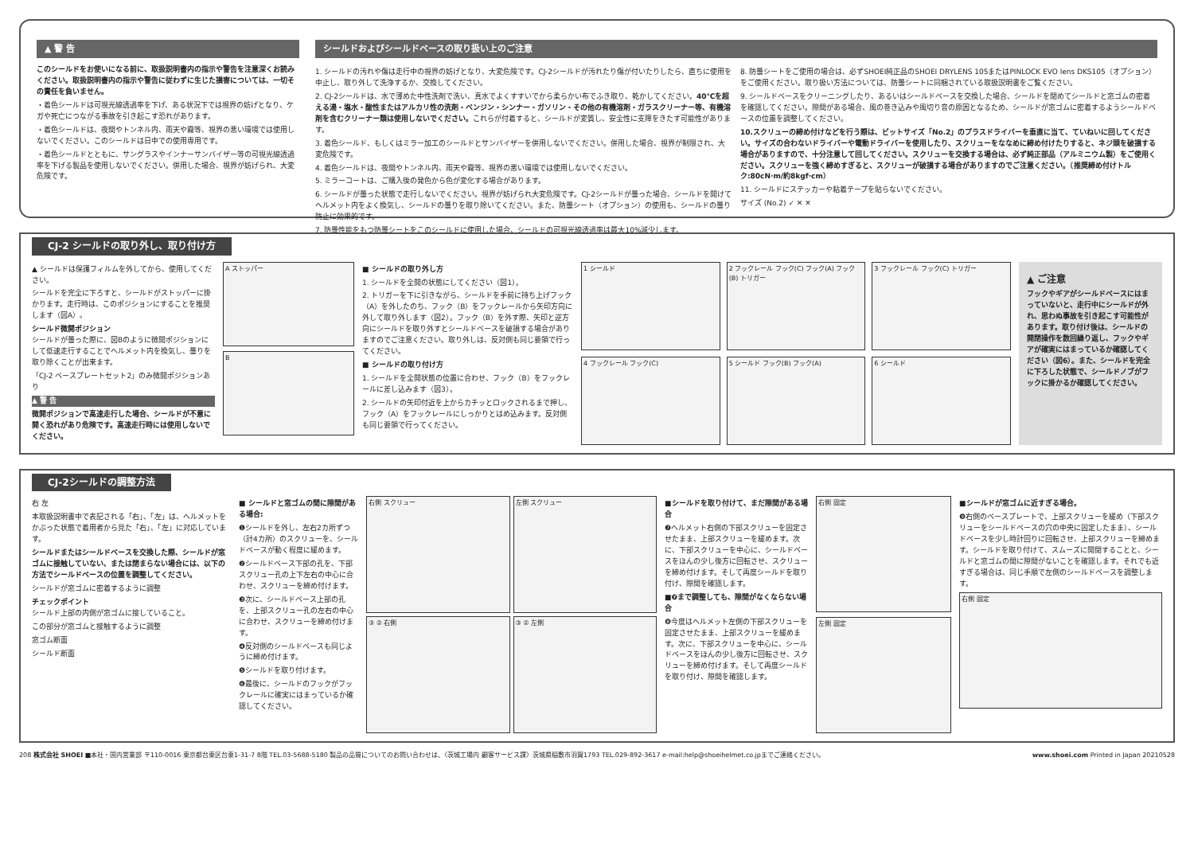▲ 警 告
このシールドをお使いになる前に、取扱説明書内の指示や警告を注意深くお読みください。取扱説明書内の指示や警告に従わずに生じた損害については、一切その責任を負いません。
・着色シールドは可視光線透過率を下げ、ある状況下では視界の妨げとなり、ケガや死亡につながる事故を引き起こす恐れがあります。
・着色シールドは、夜間やトンネル内、雨天や霧等、視界の悪い環境では使用しないでください。このシールドは日中での使用専用です。
・着色シールドとともに、サングラスやインナーサンバイザー等の可視光線透過率を下げる製品を使用しないでください。併用した場合、視界が妨げられ、大変危険です。
シールドおよびシールドベースの取り扱い上のご注意
1. シールドの汚れや傷は走行中の視界の妨げとなり、大変危険です。CJ-2シールドが汚れたり傷が付いたりしたら、直ちに使用を中止し、取り外して洗浄するか、交換してください。
2. CJ-2シールドは、水で薄めた中性洗剤で洗い、真水でよくすすいでから柔らかい布でふき取り、乾かしてください。40℃を超える湯・塩水・酸性またはアルカリ性の洗剤・ベンジン・シンナー・ガソリン・その他の有機溶剤・ガラスクリーナー等、有機溶剤を含むクリーナー類は使用しないでください。これらが付着すると、シールドが変質し、安全性に支障をきたす可能性があります。
3. 着色シールド、もしくはミラー加工のシールドとサンバイザーを併用しないでください。併用した場合、視界が制限され、大変危険です。
4. 着色シールドは、夜間やトンネル内、雨天や霧等、視界の悪い環境では使用しないでください。
5. ミラーコートは、ご購入後の発色から色が変化する場合があります。
6. シールドが曇った状態で走行しないでください。視界が妨げられ大変危険です。CJ-2シールドが曇った場合、シールドを開けてヘルメット内をよく換気し、シールドの曇りを取り除いてください。また、防曇シート（オプション）の使用も、シールドの曇り防止に効果的です。
7. 防曇性能をもつ防曇シートをこのシールドに使用した場合、シールドの可視光線透過率は最大10%減少します。
8. 防曇シートをご使用の場合は、必ずSHOEI純正品のSHOEI DRYLENS 105またはPINLOCK EVO lens DKS105（オプション）をご使用ください。取り扱い方法については、防曇シートに同梱されている取扱説明書をご覧ください。
9. シールドベースをクリーニングしたり、あるいはシールドベースを交換した場合、シールドを閉めてシールドと窓ゴムの密着を確認してください。隙間がある場合、風の巻き込みや風切り音の原因となるため、シールドが窓ゴムに密着するようシールドベースの位置を調整してください。
10.スクリューの締め付けなどを行う際は、ビットサイズ「No.2」のプラスドライバーを垂直に当て、ていねいに回してください。サイズの合わないドライバーや電動ドライバーを使用したり、スクリューをななめに締め付けたりすると、ネジ頭を破損する場合がありますので、十分注意して回してください。スクリューを交換する場合は、必ず純正部品（アルミニウム製）をご使用ください。スクリューを強く締めすぎると、スクリューが破損する場合がありますのでご注意ください。（推奨締め付けトルク:80cN·m/約8kgf·cm）
11. シールドにステッカーや粘着テープを貼らないでください。
サイズ (No.2) ✓ ✕ ✕
CJ-2 シールドの取り外し、取り付け方
▲ シールドは保護フィルムを外してから、使用してください。
シールドを完全に下ろすと、シールドがストッパーに掛かります。走行時は、このポジションにすることを推奨します（図A）。
シールド微開ポジション
シールドが曇った際に、図Bのように微開ポジションにして低速走行することでヘルメット内を換気し、曇りを取り除くことが出来ます。
「CJ-2 ベースプレートセット2」のみ微開ポジションあり
▲ 警 告
微開ポジションで高速走行した場合、シールドが不意に開く恐れがあり危険です。高速走行時には使用しないでください。
A ストッパー
B
■ シールドの取り外し方
1. シールドを全開の状態にしてください（図1）。
2. トリガーを下に引きながら、シールドを手前に持ち上げフック（A）を外したのち、フック（B）をフックレールから矢印方向に外して取り外します（図2）。フック（B）を外す際、矢印と逆方向にシールドを取り外すとシールドベースを破損する場合がありますのでご注意ください。取り外しは、反対側も同じ要領で行ってください。
■ シールドの取り付け方
1. シールドを全開状態の位置に合わせ、フック（B）をフックレールに差し込みます（図3）。
2. シールドの矢印付近を上からカチッとロックされるまで押し、フック（A）をフックレールにしっかりとはめ込みます。反対側も同じ要領で行ってください。
1 シールド
2 フックレール フック(C) フック(A) フック(B) トリガー
3 フックレール フック(C) トリガー
4 フックレール フック(C)
5 シールド フック(B) フック(A)
6 シールド
▲ ご注意
フックやギアがシールドベースにはまっていないと、走行中にシールドが外れ、思わぬ事故を引き起こす可能性があります。取り付け後は、シールドの開閉操作を数回繰り返し、フックやギアが確実にはまっているか確認してください（図6）。また、シールドを完全に下ろした状態で、シールドノブがフックに掛かるか確認してください。
CJ-2シールドの調整方法
右 左
本取扱説明書中で表記される「右」、「左」は、ヘルメットをかぶった状態で着用者から見た「右」、「左」に対応しています。
シールドまたはシールドベースを交換した際、シールドが窓ゴムに接触していない、または閉まらない場合には、以下の方法でシールドベースの位置を調整してください。
シールドが窓ゴムに密着するように調整
チェックポイント
シールド上部の内側が窓ゴムに接していること。
この部分が窓ゴムと接触するように調整
窓ゴム断面
シールド断面
■ シールドと窓ゴムの間に隙間がある場合:
❶シールドを外し、左右2カ所ずつ（計4カ所）のスクリューを、シールドベースが動く程度に緩めます。
❷シールドベース下部の孔を、下部スクリュー孔の上下左右の中心に合わせ、スクリューを締め付けます。
❸次に、シールドベース上部の孔を、上部スクリュー孔の左右の中心に合わせ、スクリューを締め付けます。
❹反対側のシールドベースも同じように締め付けます。
❺シールドを取り付けます。
❻最後に、シールドのフックがフックレールに確実にはまっているか確認してください。
右側 スクリュー
左側 スクリュー
③ ② 右側
③ ② 左側
■シールドを取り付けて、まだ隙間がある場合
❼ヘルメット右側の下部スクリューを固定させたまま、上部スクリューを緩めます。次に、下部スクリューを中心に、シールドベースをほんの少し後方に回転させ、スクリューを締め付けます。そして再度シールドを取り付け、隙間を確認します。
■❼まで調整しても、隙間がなくならない場合
❽今度はヘルメット左側の下部スクリューを固定させたまま、上部スクリューを緩めます。次に、下部スクリューを中心に、シールドベースをほんの少し後方に回転させ、スクリューを締め付けます。そして再度シールドを取り付け、隙間を確認します。
右側 固定
左側 固定
■シールドが窓ゴムに近すぎる場合。
❾右側のベースプレートで、上部スクリューを緩め（下部スクリューをシールドベースの穴の中央に固定したまま）、シールドベースを少し時計回りに回転させ、上部スクリューを締めます。シールドを取り付けて、スムーズに開閉することと、シールドと窓ゴムの間に隙間がないことを確認します。それでも近すぎる場合は、同じ手順で左側のシールドベースを調整します。
右側 固定
208 株式会社 SHOEI ■本社・国内営業部 〒110-0016 東京都台東区台東1-31-7 8階 TEL.03-5688-5180 製品の品質についてのお問い合わせは、〈茨城工場内 顧客サービス課〉茨城県稲敷市羽賀1793 TEL.029-892-3617 e-mail:help@shoeihelmet.co.jpまでご連絡ください。 www.shoei.com Printed in Japan 20210528